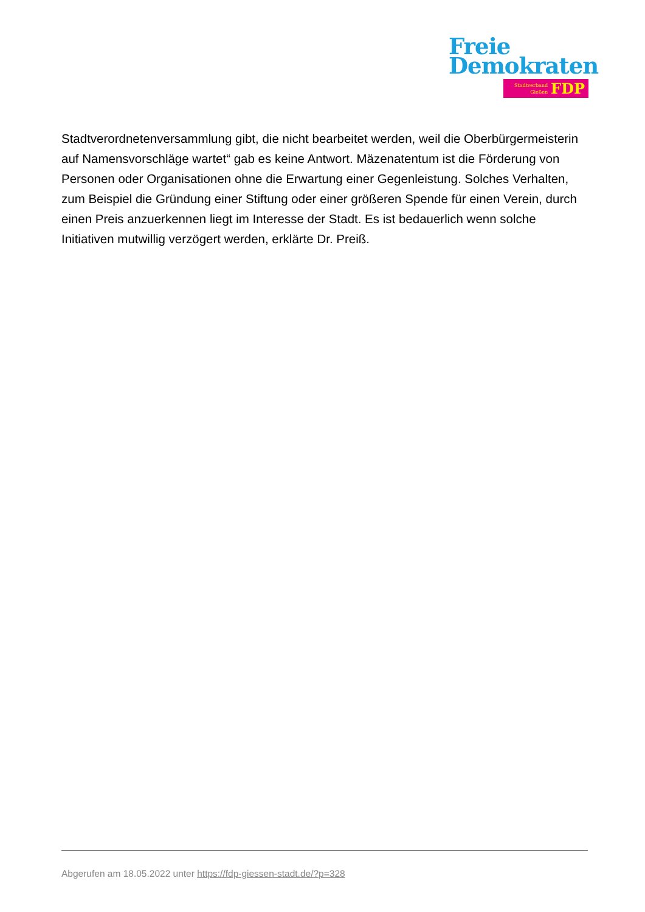Freie
Demokraten
Stadtverband
Gießen
FDP
Stadtverordnetenversammlung gibt, die nicht bearbeitet werden, weil die Oberbürgermeisterin auf Namensvorschläge wartet“ gab es keine Antwort. Mäzenatentum ist die Förderung von Personen oder Organisationen ohne die Erwartung einer Gegenleistung. Solches Verhalten, zum Beispiel die Gründung einer Stiftung oder einer größeren Spende für einen Verein, durch einen Preis anzuerkennen liegt im Interesse der Stadt. Es ist bedauerlich wenn solche Initiativen mutwillig verzögert werden, erklärte Dr. Preiß.
Abgerufen am 18.05.2022 unter https://fdp-giessen-stadt.de/?p=328